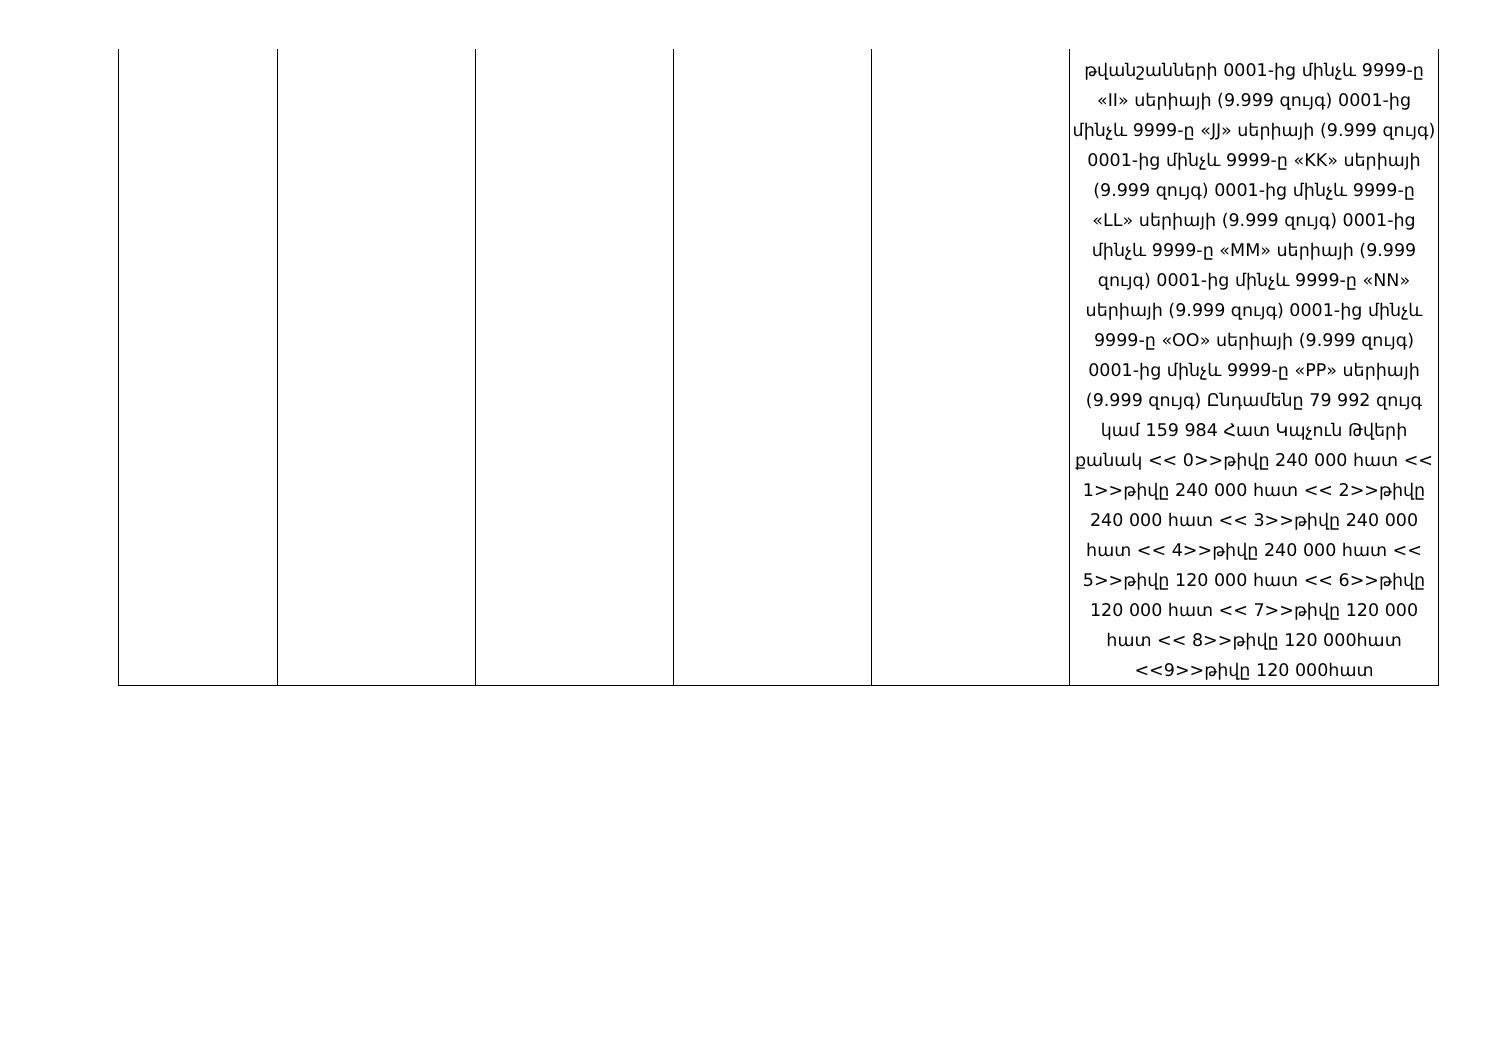| | | | | | թվանշանների 0001-ից մինչև 9999-ը «II» սերիայի (9.999 զույգ) 0001-ից մինչև 9999-ը «JJ» սերիայի (9.999 զույգ) 0001-ից մինչև 9999-ը «KK» սերիայի (9.999 զույգ) 0001-ից մինչև 9999-ը «LL» սերիայի (9.999 զույգ) 0001-ից մինչև 9999-ը «MM» սերիայի (9.999 զույգ) 0001-ից մինչև 9999-ը «NN» սերիայի (9.999 զույգ) 0001-ից մինչև 9999-ը «OO» սերիայի (9.999 զույգ) 0001-ից մինչև 9999-ը «PP» սերիայի (9.999 զույգ) Ընդամենը 79 992 զույգ կամ 159 984 Հատ Կպչուն Թվերի քանակ << 0>>թիվը 240 000 հատ << 1>>թիվը 240 000 հատ << 2>>թիվը 240 000 հատ << 3>>թիվը 240 000 հատ << 4>>թիվը 240 000 հատ << 5>>թիվը 120 000 հատ << 6>>թիվը 120 000 հատ << 7>>թիվը 120 000 հատ << 8>>թիվը 120 000հատ <<9>>թիվը 120 000հատ |